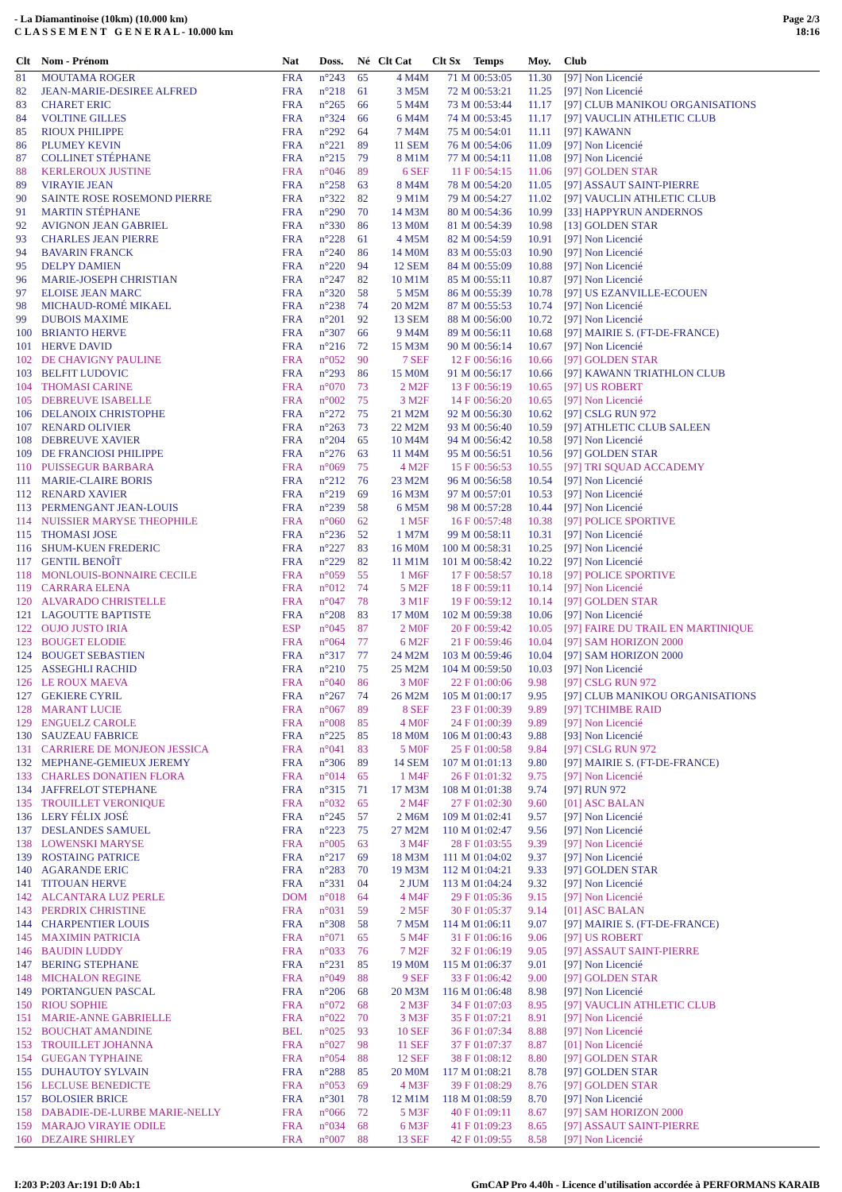- La Diamantinoise (10km) (10.000 km)
C L A S S E M E N T G E N E R A L - 10.000 km
Page 2/3
18:16
| Clt | Nom - Prénom | Nat | Doss. | Né | Clt Cat | Clt Sx | Temps | Moy. | Club |
| --- | --- | --- | --- | --- | --- | --- | --- | --- | --- |
| 81 | MOUTAMA ROGER | FRA | n°243 | 65 | 4 M4M | 71 M | 00:53:05 | 11.30 | [97] Non Licencié |
| 82 | JEAN-MARIE-DESIREE ALFRED | FRA | n°218 | 61 | 3 M5M | 72 M | 00:53:21 | 11.25 | [97] Non Licencié |
| 83 | CHARET ERIC | FRA | n°265 | 66 | 5 M4M | 73 M | 00:53:44 | 11.17 | [97] CLUB MANIKOU ORGANISATIONS |
| 84 | VOLTINE GILLES | FRA | n°324 | 66 | 6 M4M | 74 M | 00:53:45 | 11.17 | [97] VAUCLIN ATHLETIC CLUB |
| 85 | RIOUX PHILIPPE | FRA | n°292 | 64 | 7 M4M | 75 M | 00:54:01 | 11.11 | [97] KAWANN |
| 86 | PLUMEY KEVIN | FRA | n°221 | 89 | 11 SEM | 76 M | 00:54:06 | 11.09 | [97] Non Licencié |
| 87 | COLLINET STÉPHANE | FRA | n°215 | 79 | 8 M1M | 77 M | 00:54:11 | 11.08 | [97] Non Licencié |
| 88 | KERLEROUX JUSTINE | FRA | n°046 | 89 | 6 SEF | 11 F | 00:54:15 | 11.06 | [97] GOLDEN STAR |
| 89 | VIRAYIE JEAN | FRA | n°258 | 63 | 8 M4M | 78 M | 00:54:20 | 11.05 | [97] ASSAUT SAINT-PIERRE |
| 90 | SAINTE ROSE ROSEMOND PIERRE | FRA | n°322 | 82 | 9 M1M | 79 M | 00:54:27 | 11.02 | [97] VAUCLIN ATHLETIC CLUB |
| 91 | MARTIN STÉPHANE | FRA | n°290 | 70 | 14 M3M | 80 M | 00:54:36 | 10.99 | [33] HAPPYRUN ANDERNOS |
| 92 | AVIGNON JEAN GABRIEL | FRA | n°330 | 86 | 13 M0M | 81 M | 00:54:39 | 10.98 | [13] GOLDEN STAR |
| 93 | CHARLES JEAN PIERRE | FRA | n°228 | 61 | 4 M5M | 82 M | 00:54:59 | 10.91 | [97] Non Licencié |
| 94 | BAVARIN FRANCK | FRA | n°240 | 86 | 14 M0M | 83 M | 00:55:03 | 10.90 | [97] Non Licencié |
| 95 | DELPY DAMIEN | FRA | n°220 | 94 | 12 SEM | 84 M | 00:55:09 | 10.88 | [97] Non Licencié |
| 96 | MARIE-JOSEPH CHRISTIAN | FRA | n°247 | 82 | 10 M1M | 85 M | 00:55:11 | 10.87 | [97] Non Licencié |
| 97 | ELOISE JEAN MARC | FRA | n°320 | 58 | 5 M5M | 86 M | 00:55:39 | 10.78 | [97] US EZANVILLE-ECOUEN |
| 98 | MICHAUD-ROMÉ MIKAEL | FRA | n°238 | 74 | 20 M2M | 87 M | 00:55:53 | 10.74 | [97] Non Licencié |
| 99 | DUBOIS MAXIME | FRA | n°201 | 92 | 13 SEM | 88 M | 00:56:00 | 10.72 | [97] Non Licencié |
| 100 | BRIANTO HERVE | FRA | n°307 | 66 | 9 M4M | 89 M | 00:56:11 | 10.68 | [97] MAIRIE S. (FT-DE-FRANCE) |
| 101 | HERVE DAVID | FRA | n°216 | 72 | 15 M3M | 90 M | 00:56:14 | 10.67 | [97] Non Licencié |
| 102 | DE CHAVIGNY PAULINE | FRA | n°052 | 90 | 7 SEF | 12 F | 00:56:16 | 10.66 | [97] GOLDEN STAR |
| 103 | BELFIT LUDOVIC | FRA | n°293 | 86 | 15 M0M | 91 M | 00:56:17 | 10.66 | [97] KAWANN TRIATHLON CLUB |
| 104 | THOMASI CARINE | FRA | n°070 | 73 | 2 M2F | 13 F | 00:56:19 | 10.65 | [97] US ROBERT |
| 105 | DEBREUVE ISABELLE | FRA | n°002 | 75 | 3 M2F | 14 F | 00:56:20 | 10.65 | [97] Non Licencié |
| 106 | DELANOIX CHRISTOPHE | FRA | n°272 | 75 | 21 M2M | 92 M | 00:56:30 | 10.62 | [97] CSLG RUN 972 |
| 107 | RENARD OLIVIER | FRA | n°263 | 73 | 22 M2M | 93 M | 00:56:40 | 10.59 | [97] ATHLETIC CLUB SALEEN |
| 108 | DEBREUVE XAVIER | FRA | n°204 | 65 | 10 M4M | 94 M | 00:56:42 | 10.58 | [97] Non Licencié |
| 109 | DE FRANCIOSI PHILIPPE | FRA | n°276 | 63 | 11 M4M | 95 M | 00:56:51 | 10.56 | [97] GOLDEN STAR |
| 110 | PUISSEGUR BARBARA | FRA | n°069 | 75 | 4 M2F | 15 F | 00:56:53 | 10.55 | [97] TRI SQUAD ACCADEMY |
| 111 | MARIE-CLAIRE BORIS | FRA | n°212 | 76 | 23 M2M | 96 M | 00:56:58 | 10.54 | [97] Non Licencié |
| 112 | RENARD XAVIER | FRA | n°219 | 69 | 16 M3M | 97 M | 00:57:01 | 10.53 | [97] Non Licencié |
| 113 | PERMENGANT JEAN-LOUIS | FRA | n°239 | 58 | 6 M5M | 98 M | 00:57:28 | 10.44 | [97] Non Licencié |
| 114 | NUISSIER MARYSE THEOPHILE | FRA | n°060 | 62 | 1 M5F | 16 F | 00:57:48 | 10.38 | [97] POLICE SPORTIVE |
| 115 | THOMASI JOSE | FRA | n°236 | 52 | 1 M7M | 99 M | 00:58:11 | 10.31 | [97] Non Licencié |
| 116 | SHUM-KUEN FREDERIC | FRA | n°227 | 83 | 16 M0M | 100 M | 00:58:31 | 10.25 | [97] Non Licencié |
| 117 | GENTIL BENOÎT | FRA | n°229 | 82 | 11 M1M | 101 M | 00:58:42 | 10.22 | [97] Non Licencié |
| 118 | MONLOUIS-BONNAIRE CECILE | FRA | n°059 | 55 | 1 M6F | 17 F | 00:58:57 | 10.18 | [97] POLICE SPORTIVE |
| 119 | CARRARA ELENA | FRA | n°012 | 74 | 5 M2F | 18 F | 00:59:11 | 10.14 | [97] Non Licencié |
| 120 | ALVARADO CHRISTELLE | FRA | n°047 | 78 | 3 M1F | 19 F | 00:59:12 | 10.14 | [97] GOLDEN STAR |
| 121 | LAGOUTTE BAPTISTE | FRA | n°208 | 83 | 17 M0M | 102 M | 00:59:38 | 10.06 | [97] Non Licencié |
| 122 | OUJO JUSTO IRIA | ESP | n°045 | 87 | 2 M0F | 20 F | 00:59:42 | 10.05 | [97] FAIRE DU TRAIL EN MARTINIQUE |
| 123 | BOUGET ELODIE | FRA | n°064 | 77 | 6 M2F | 21 F | 00:59:46 | 10.04 | [97] SAM HORIZON 2000 |
| 124 | BOUGET SEBASTIEN | FRA | n°317 | 77 | 24 M2M | 103 M | 00:59:46 | 10.04 | [97] SAM HORIZON 2000 |
| 125 | ASSEGHLI RACHID | FRA | n°210 | 75 | 25 M2M | 104 M | 00:59:50 | 10.03 | [97] Non Licencié |
| 126 | LE ROUX MAEVA | FRA | n°040 | 86 | 3 M0F | 22 F | 01:00:06 | 9.98 | [97] CSLG RUN 972 |
| 127 | GEKIERE CYRIL | FRA | n°267 | 74 | 26 M2M | 105 M | 01:00:17 | 9.95 | [97] CLUB MANIKOU ORGANISATIONS |
| 128 | MARANT LUCIE | FRA | n°067 | 89 | 8 SEF | 23 F | 01:00:39 | 9.89 | [97] TCHIMBE RAID |
| 129 | ENGUELZ CAROLE | FRA | n°008 | 85 | 4 M0F | 24 F | 01:00:39 | 9.89 | [97] Non Licencié |
| 130 | SAUZEAU FABRICE | FRA | n°225 | 85 | 18 M0M | 106 M | 01:00:43 | 9.88 | [93] Non Licencié |
| 131 | CARRIERE DE MONJEON JESSICA | FRA | n°041 | 83 | 5 M0F | 25 F | 01:00:58 | 9.84 | [97] CSLG RUN 972 |
| 132 | MEPHANE-GEMIEUX JEREMY | FRA | n°306 | 89 | 14 SEM | 107 M | 01:01:13 | 9.80 | [97] MAIRIE S. (FT-DE-FRANCE) |
| 133 | CHARLES DONATIEN FLORA | FRA | n°014 | 65 | 1 M4F | 26 F | 01:01:32 | 9.75 | [97] Non Licencié |
| 134 | JAFFRELOT STEPHANE | FRA | n°315 | 71 | 17 M3M | 108 M | 01:01:38 | 9.74 | [97] RUN 972 |
| 135 | TROUILLET VERONIQUE | FRA | n°032 | 65 | 2 M4F | 27 F | 01:02:30 | 9.60 | [01] ASC BALAN |
| 136 | LERY FÉLIX JOSÉ | FRA | n°245 | 57 | 2 M6M | 109 M | 01:02:41 | 9.57 | [97] Non Licencié |
| 137 | DESLANDES SAMUEL | FRA | n°223 | 75 | 27 M2M | 110 M | 01:02:47 | 9.56 | [97] Non Licencié |
| 138 | LOWENSKI MARYSE | FRA | n°005 | 63 | 3 M4F | 28 F | 01:03:55 | 9.39 | [97] Non Licencié |
| 139 | ROSTAING PATRICE | FRA | n°217 | 69 | 18 M3M | 111 M | 01:04:02 | 9.37 | [97] Non Licencié |
| 140 | AGARANDE ERIC | FRA | n°283 | 70 | 19 M3M | 112 M | 01:04:21 | 9.33 | [97] GOLDEN STAR |
| 141 | TITOUAN HERVE | FRA | n°331 | 04 | 2 JUM | 113 M | 01:04:24 | 9.32 | [97] Non Licencié |
| 142 | ALCANTARA LUZ PERLE | DOM | n°018 | 64 | 4 M4F | 29 F | 01:05:36 | 9.15 | [97] Non Licencié |
| 143 | PERDRIX CHRISTINE | FRA | n°031 | 59 | 2 M5F | 30 F | 01:05:37 | 9.14 | [01] ASC BALAN |
| 144 | CHARPENTIER LOUIS | FRA | n°308 | 58 | 7 M5M | 114 M | 01:06:11 | 9.07 | [97] MAIRIE S. (FT-DE-FRANCE) |
| 145 | MAXIMIN PATRICIA | FRA | n°071 | 65 | 5 M4F | 31 F | 01:06:16 | 9.06 | [97] US ROBERT |
| 146 | BAUDIN LUDDY | FRA | n°033 | 76 | 7 M2F | 32 F | 01:06:19 | 9.05 | [97] ASSAUT SAINT-PIERRE |
| 147 | BERING STEPHANE | FRA | n°231 | 85 | 19 M0M | 115 M | 01:06:37 | 9.01 | [97] Non Licencié |
| 148 | MICHALON REGINE | FRA | n°049 | 88 | 9 SEF | 33 F | 01:06:42 | 9.00 | [97] GOLDEN STAR |
| 149 | PORTANGUEN PASCAL | FRA | n°206 | 68 | 20 M3M | 116 M | 01:06:48 | 8.98 | [97] Non Licencié |
| 150 | RIOU SOPHIE | FRA | n°072 | 68 | 2 M3F | 34 F | 01:07:03 | 8.95 | [97] VAUCLIN ATHLETIC CLUB |
| 151 | MARIE-ANNE GABRIELLE | FRA | n°022 | 70 | 3 M3F | 35 F | 01:07:21 | 8.91 | [97] Non Licencié |
| 152 | BOUCHAT AMANDINE | BEL | n°025 | 93 | 10 SEF | 36 F | 01:07:34 | 8.88 | [97] Non Licencié |
| 153 | TROUILLET JOHANNA | FRA | n°027 | 98 | 11 SEF | 37 F | 01:07:37 | 8.87 | [01] Non Licencié |
| 154 | GUEGAN TYPHAINE | FRA | n°054 | 88 | 12 SEF | 38 F | 01:08:12 | 8.80 | [97] GOLDEN STAR |
| 155 | DUHAUTOY SYLVAIN | FRA | n°288 | 85 | 20 M0M | 117 M | 01:08:21 | 8.78 | [97] GOLDEN STAR |
| 156 | LECLUSE BENEDICTE | FRA | n°053 | 69 | 4 M3F | 39 F | 01:08:29 | 8.76 | [97] GOLDEN STAR |
| 157 | BOLOSIER BRICE | FRA | n°301 | 78 | 12 M1M | 118 M | 01:08:59 | 8.70 | [97] Non Licencié |
| 158 | DABADIE-DE-LURBE MARIE-NELLY | FRA | n°066 | 72 | 5 M3F | 40 F | 01:09:11 | 8.67 | [97] SAM HORIZON 2000 |
| 159 | MARAJO VIRAYIE ODILE | FRA | n°034 | 68 | 6 M3F | 41 F | 01:09:23 | 8.65 | [97] ASSAUT SAINT-PIERRE |
| 160 | DEZAIRE SHIRLEY | FRA | n°007 | 88 | 13 SEF | 42 F | 01:09:55 | 8.58 | [97] Non Licencié |
I:203 P:203 Ar:191 D:0 Ab:1 GmCAP Pro 4.40h - Licence d'utilisation accordée à PERFORMANS KARAIB